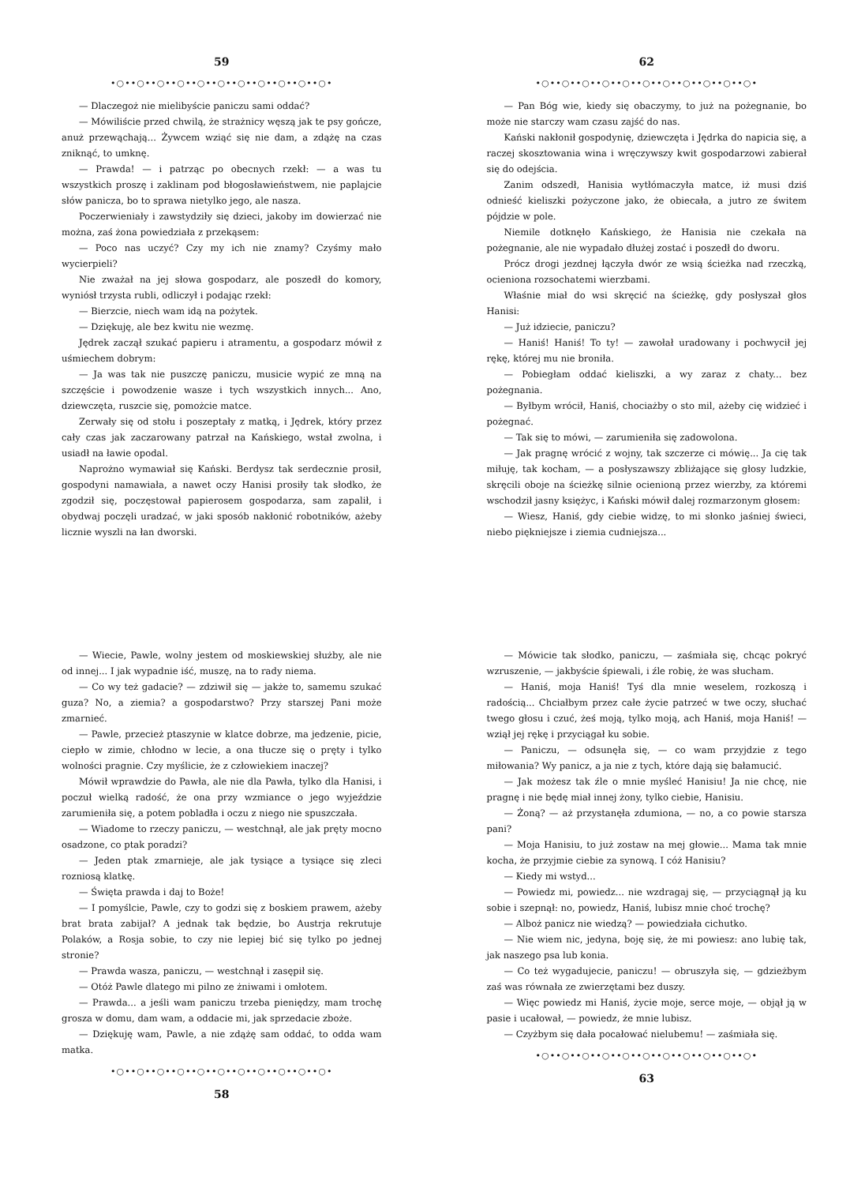59
•○••○••○••○••○••○••○••○••○••○••○•
— Dlaczegoż nie mielibyście paniczu sami oddać?
— Mówiliście przed chwilą, że strażnicy węszą jak te psy gończe, anuż przewąchają... Żywcem wziąć się nie dam, a zdążę na czas zniknąć, to umknę.
— Prawda! — i patrząc po obecnych rzekł: — a was tu wszystkich proszę i zaklinam pod błogosławieństwem, nie paplajcie słów panicza, bo to sprawa nietylko jego, ale nasza.
Poczerwieniały i zawstydziły się dzieci, jakoby im dowierzać nie można, zaś żona powiedziała z przekąsem:
— Poco nas uczyć? Czy my ich nie znamy? Czyśmy mało wycierpieli?
Nie zważał na jej słowa gospodarz, ale poszedł do komory, wyniósł trzysta rubli, odliczył i podając rzekł:
— Bierzcie, niech wam idą na pożytek.
— Dziękuję, ale bez kwitu nie wezmę.
Jędrek zaczął szukać papieru i atramentu, a gospodarz mówił z uśmiechem dobrym:
— Ja was tak nie puszczę paniczu, musicie wypić ze mną na szczęście i powodzenie wasze i tych wszystkich innych... Ano, dziewczęta, ruszcie się, pomożcie matce.
Zerwały się od stołu i poszeptały z matką, i Jędrek, który przez cały czas jak zaczarowany patrzał na Kańskiego, wstał zwolna, i usiadł na ławie opodal.
Naprożno wymawiał się Kański. Berdysz tak serdecznie prosił, gospodyni namawiała, a nawet oczy Hanisi prosiły tak słodko, że zgodził się, poczęstował papierosem gospodarza, sam zapalił, i obydwaj poczęli uradzać, w jaki sposób nakłonić robotników, ażeby licznie wyszli na łan dworski.
62
•○••○••○••○••○••○••○••○••○••○••○•
— Pan Bóg wie, kiedy się obaczymy, to już na pożegnanie, bo może nie starczy wam czasu zajść do nas.
Kański nakłonił gospodynię, dziewczęta i Jędrka do napicia się, a raczej skosztowania wina i wręczywszy kwit gospodarzowi zabierał się do odejścia.
Zanim odszedł, Hanisia wytłómaczyła matce, iż musi dziś odnieść kieliszki pożyczone jako, że obiecała, a jutro ze świtem pójdzie w pole.
Niemile dotknęło Kańskiego, że Hanisia nie czekała na pożegnanie, ale nie wypadało dłużej zostać i poszedł do dworu.
Prócz drogi jezdnej łączyła dwór ze wsią ścieżka nad rzeczką, ocieniona rozsochatemi wierzbami.
Właśnie miał do wsi skręcić na ścieżkę, gdy posłyszał głos Hanisi:
— Już idziecie, paniczu?
— Haniś! Haniś! To ty! — zawołał uradowany i pochwycił jej rękę, której mu nie broniła.
— Pobiegłam oddać kieliszki, a wy zaraz z chaty... bez pożegnania.
— Byłbym wrócił, Haniś, chociażby o sto mil, ażeby cię widzieć i pożegnać.
— Tak się to mówi, — zarumieniła się zadowolona.
— Jak pragnę wrócić z wojny, tak szczerze ci mówię... Ja cię tak miłuję, tak kocham, — a posłyszawszy zbliżające się głosy ludzkie, skręcili oboje na ścieżkę silnie ocienioną przez wierzby, za któremi wschodził jasny księżyc, i Kański mówił dalej rozmarzonym głosem:
— Wiesz, Haniś, gdy ciebie widzę, to mi słonko jaśniej świeci, niebo piękniejsze i ziemia cudniejsza...
— Wiecie, Pawle, wolny jestem od moskiewskiej służby, ale nie od innej... I jak wypadnie iść, muszę, na to rady niema.
— Co wy też gadacie? — zdziwił się — jakże to, samemu szukać guza? No, a ziemia? a gospodarstwo? Przy starszej Pani może zmarnieć.
— Pawle, przecież ptaszynie w klatce dobrze, ma jedzenie, picie, ciepło w zimie, chłodno w lecie, a ona tłucze się o pręty i tylko wolności pragnie. Czy myślicie, że z człowiekiem inaczej?
Mówił wprawdzie do Pawła, ale nie dla Pawła, tylko dla Hanisi, i poczuł wielką radość, że ona przy wzmiance o jego wyjeździe zarumieniła się, a potem pobladła i oczu z niego nie spuszczała.
— Wiadome to rzeczy paniczu, — westchnął, ale jak pręty mocno osadzone, co ptak poradzi?
— Jeden ptak zmarnieje, ale jak tysiące a tysiące się zleci rozniosą klatkę.
— Święta prawda i daj to Boże!
— I pomyślcie, Pawle, czy to godzi się z boskiem prawem, ażeby brat brata zabijał? A jednak tak będzie, bo Austrja rekrutuje Polaków, a Rosja sobie, to czy nie lepiej bić się tylko po jednej stronie?
— Prawda wasza, paniczu, — westchnął i zasępił się.
— Otóż Pawle dlatego mi pilno ze żniwami i omłotem.
— Prawda... a jeśli wam paniczu trzeba pieniędzy, mam trochę grosza w domu, dam wam, a oddacie mi, jak sprzedacie zboże.
— Dziękuję wam, Pawle, a nie zdążę sam oddać, to odda wam matka.
•○••○••○••○••○••○••○••○••○••○••○•
58
— Mówicie tak słodko, paniczu, — zaśmiała się, chcąc pokryć wzruszenie, — jakbyście śpiewali, i źle robię, że was słucham.
— Haniś, moja Haniś! Tyś dla mnie weselem, rozkoszą i radością... Chciałbym przez całe życie patrzeć w twe oczy, słuchać twego głosu i czuć, żeś moją, tylko moją, ach Haniś, moja Haniś! — wziął jej rękę i przyciągał ku sobie.
— Paniczu, — odsunęła się, — co wam przyjdzie z tego miłowania? Wy panicz, a ja nie z tych, które dają się bałamucić.
— Jak możesz tak źle o mnie myśleć Hanisiu! Ja nie chcę, nie pragnę i nie będę miał innej żony, tylko ciebie, Hanisiu.
— Żoną? — aż przystanęła zdumiona, — no, a co powie starsza pani?
— Moja Hanisiu, to już zostaw na mej głowie... Mama tak mnie kocha, że przyjmie ciebie za synową. I cóż Hanisiu?
— Kiedy mi wstyd...
— Powiedz mi, powiedz... nie wzdragaj się, — przyciągnął ją ku sobie i szepnął: no, powiedz, Haniś, lubisz mnie choć trochę?
— Alboż panicz nie wiedzą? — powiedziała cichutko.
— Nie wiem nic, jedyna, boję się, że mi powiesz: ano lubię tak, jak naszego psa lub konia.
— Co też wygadujecie, paniczu! — obruszyła się, — gdzieżbym zaś was równała ze zwierzętami bez duszy.
— Więc powiedz mi Haniś, życie moje, serce moje, — objął ją w pasie i ucałował, — powiedz, że mnie lubisz.
— Czyżbym się dała pocałować nielubemu! — zaśmiała się.
•○••○••○••○••○••○••○••○••○••○••○•
63